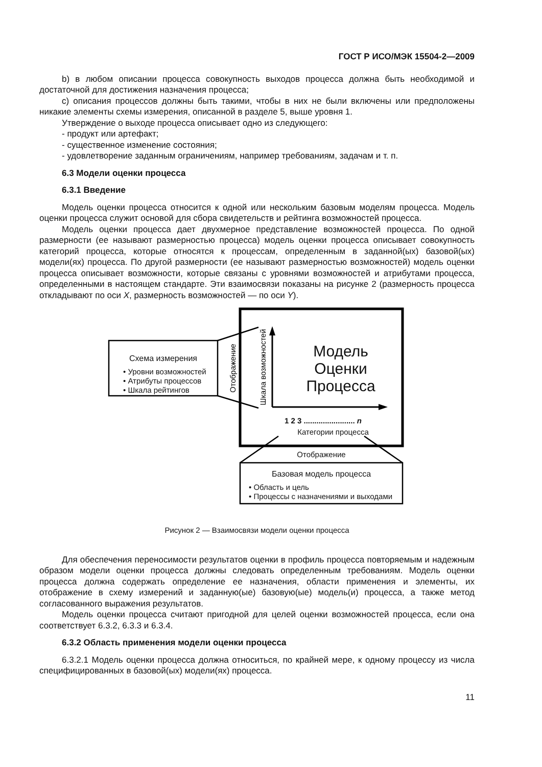ГОСТ Р ИСО/МЭК 15504-2—2009
b) в любом описании процесса совокупность выходов процесса должна быть необходимой и достаточной для достижения назначения процесса;
c) описания процессов должны быть такими, чтобы в них не были включены или предположены никакие элементы схемы измерения, описанной в разделе 5, выше уровня 1.
Утверждение о выходе процесса описывает одно из следующего:
- продукт или артефакт;
- существенное изменение состояния;
- удовлетворение заданным ограничениям, например требованиям, задачам и т. п.
6.3 Модели оценки процесса
6.3.1 Введение
Модель оценки процесса относится к одной или нескольким базовым моделям процесса. Модель оценки процесса служит основой для сбора свидетельств и рейтинга возможностей процесса.
Модель оценки процесса дает двухмерное представление возможностей процесса. По одной размерности (ее называют размерностью процесса) модель оценки процесса описывает совокупность категорий процесса, которые относятся к процессам, определенным в заданной(ых) базовой(ых) модели(ях) процесса. По другой размерности (ее называют размерностью возможностей) модель оценки процесса описывает возможности, которые связаны с уровнями возможностей и атрибутами процесса, определенными в настоящем стандарте. Эти взаимосвязи показаны на рисунке 2 (размерность процесса откладывают по оси X, размерность возможностей — по оси Y).
Отображение
Шкала возможностей
Схема измерения
• Уровни возможностей
• Атрибуты процессов
• Шкала рейтингов
Модель Оценки Процесса
1 2 3 ........................ n
Категории процесса
Отображение
Базовая модель процесса
• Область и цель
• Процессы с назначениями и выходами
Рисунок 2 — Взаимосвязи модели оценки процесса
Для обеспечения переносимости результатов оценки в профиль процесса повторяемым и надежным образом модели оценки процесса должны следовать определенным требованиям. Модель оценки процесса должна содержать определение ее назначения, области применения и элементы, их отображение в схему измерений и заданную(ые) базовую(ые) модель(и) процесса, а также метод согласованного выражения результатов.
Модель оценки процесса считают пригодной для целей оценки возможностей процесса, если она соответствует 6.3.2, 6.3.3 и 6.3.4.
6.3.2 Область применения модели оценки процесса
6.3.2.1 Модель оценки процесса должна относиться, по крайней мере, к одному процессу из числа специфицированных в базовой(ых) модели(ях) процесса.
11